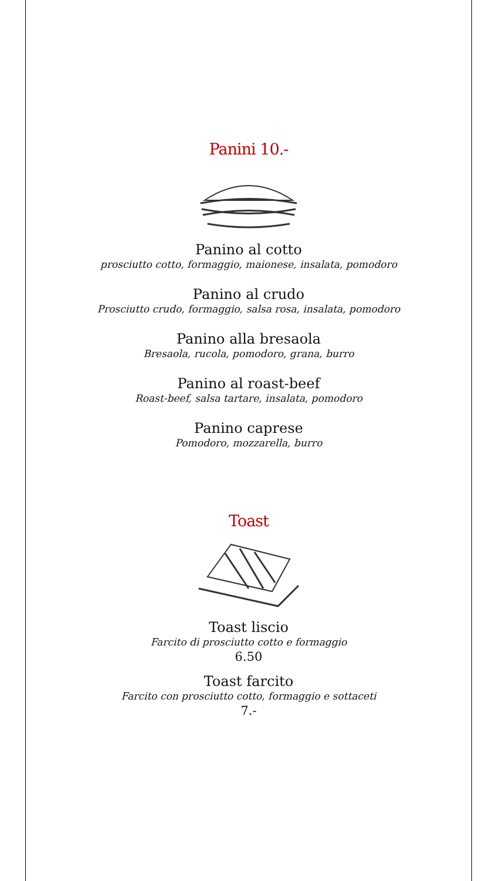Panini 10.-
Panino al cotto
prosciutto cotto, formaggio, maionese, insalata, pomodoro
Panino al crudo
Prosciutto crudo, formaggio, salsa rosa, insalata, pomodoro
Panino alla bresaola
Bresaola, rucola, pomodoro, grana, burro
Panino al roast-beef
Roast-beef, salsa tartare, insalata, pomodoro
Panino caprese
Pomodoro, mozzarella, burro
Toast
Toast liscio
Farcito di prosciutto cotto e formaggio
6.50
Toast farcito
Farcito con prosciutto cotto, formaggio e sottaceti
7.-